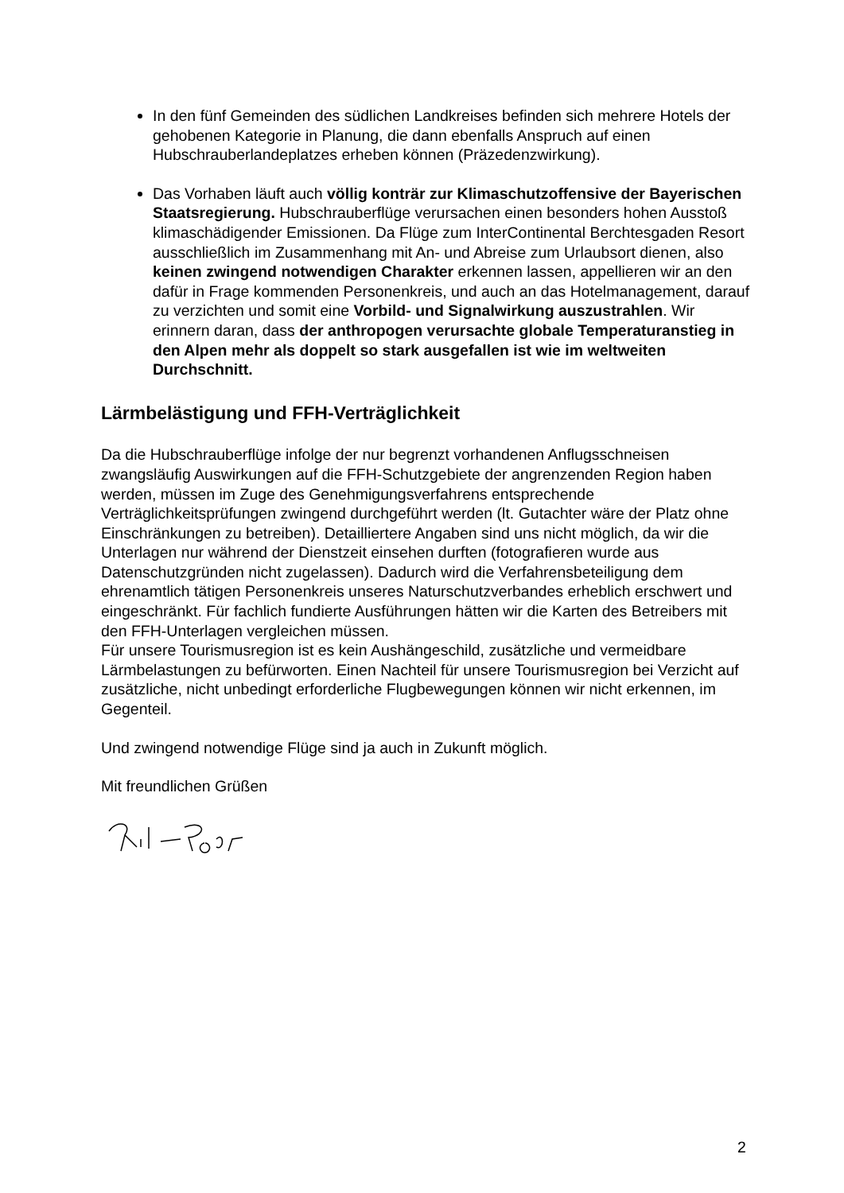In den fünf Gemeinden des südlichen Landkreises befinden sich mehrere Hotels der gehobenen Kategorie in Planung, die dann ebenfalls Anspruch auf einen Hubschrauberlandeplatzes erheben können (Präzedenzwirkung).
Das Vorhaben läuft auch völlig konträr zur Klimaschutzoffensive der Bayerischen Staatsregierung. Hubschrauberflüge verursachen einen besonders hohen Ausstoß klimaschädigender Emissionen. Da Flüge zum InterContinental Berchtesgaden Resort ausschließlich im Zusammenhang mit An- und Abreise zum Urlaubsort dienen, also keinen zwingend notwendigen Charakter erkennen lassen, appellieren wir an den dafür in Frage kommenden Personenkreis, und auch an das Hotelmanagement, darauf zu verzichten und somit eine Vorbild- und Signalwirkung auszustrahlen. Wir erinnern daran, dass der anthropogen verursachte globale Temperaturanstieg in den Alpen mehr als doppelt so stark ausgefallen ist wie im weltweiten Durchschnitt.
Lärmbelästigung und FFH-Verträglichkeit
Da die Hubschrauberflüge infolge der nur begrenzt vorhandenen Anflugsschneisen zwangsläufig Auswirkungen auf die FFH-Schutzgebiete der angrenzenden Region haben werden, müssen im Zuge des Genehmigungsverfahrens entsprechende Verträglichkeitsprüfungen zwingend durchgeführt werden (lt. Gutachter wäre der Platz ohne Einschränkungen zu betreiben). Detailliertere Angaben sind uns nicht möglich, da wir die Unterlagen nur während der Dienstzeit einsehen durften (fotografieren wurde aus Datenschutzgründen nicht zugelassen). Dadurch wird die Verfahrensbeteiligung dem ehrenamtlich tätigen Personenkreis unseres Naturschutzverbandes erheblich erschwert und eingeschränkt. Für fachlich fundierte Ausführungen hätten wir die Karten des Betreibers mit den FFH-Unterlagen vergleichen müssen.
Für unsere Tourismusregion ist es kein Aushängeschild, zusätzliche und vermeidbare Lärmbelastungen zu befürworten. Einen Nachteil für unsere Tourismusregion bei Verzicht auf zusätzliche, nicht unbedingt erforderliche Flugbewegungen können wir nicht erkennen, im Gegenteil.
Und zwingend notwendige Flüge sind ja auch in Zukunft möglich.
Mit freundlichen Grüßen
2